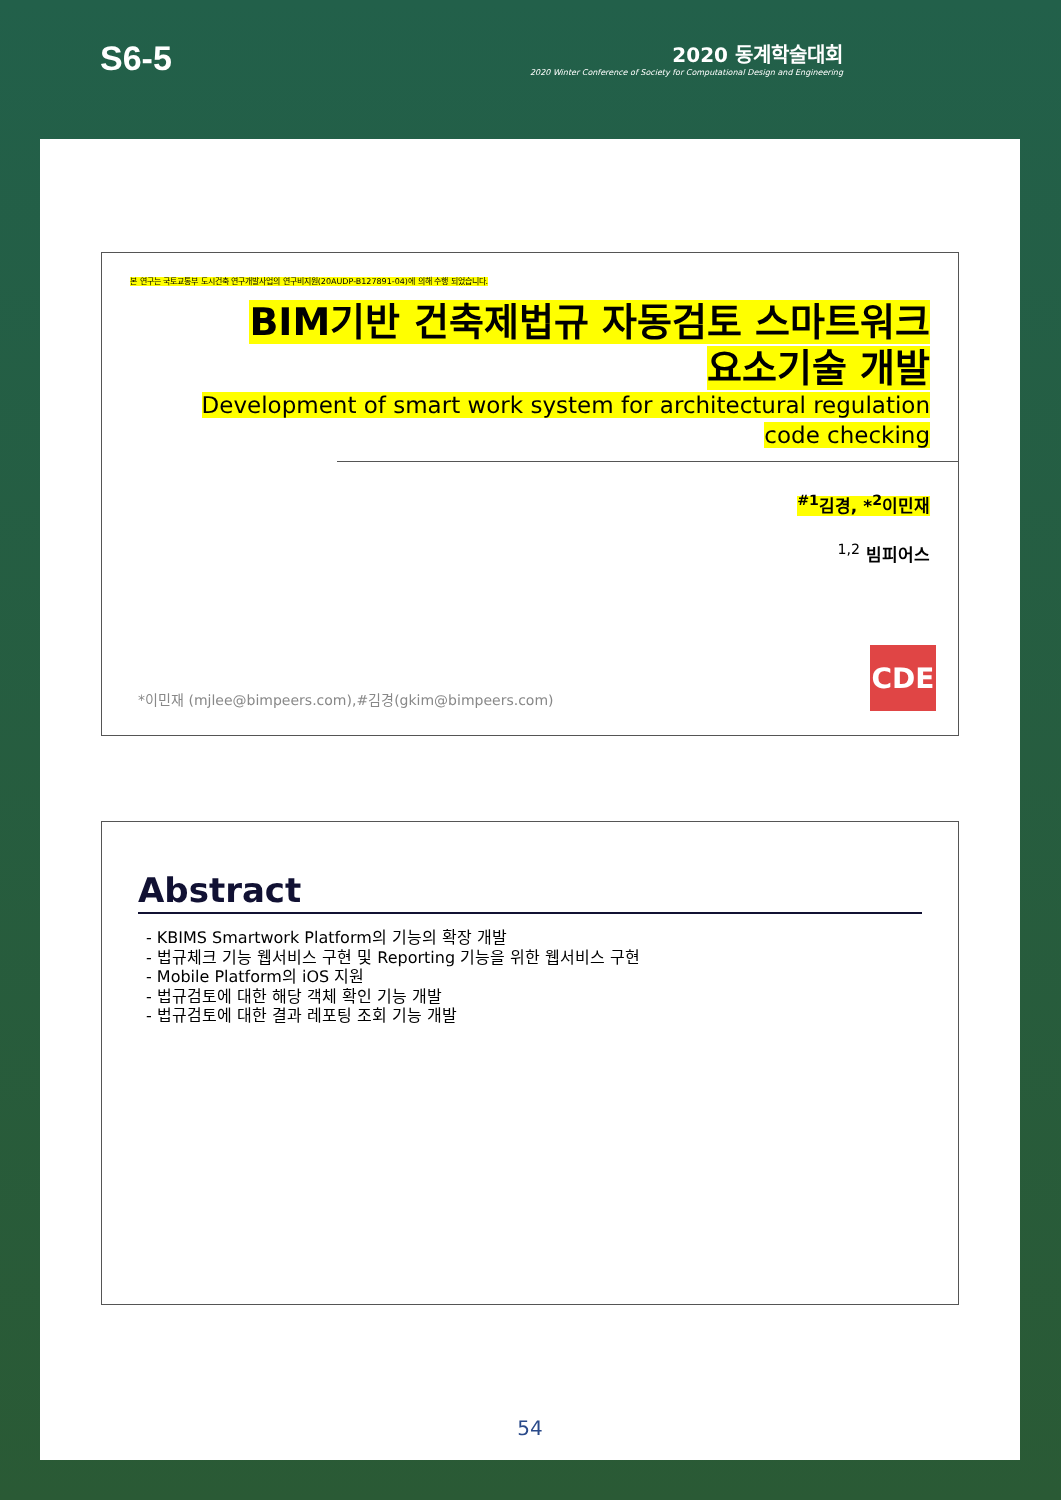S6-5
2020 동계학술대회
2020 Winter Conference of Society for Computational Design and Engineering
본 연구는 국토교통부 도시건축 연구개발사업의 연구비지원(20AUDP-B127891-04)에 의해 수행 되었습니다.
BIM기반 건축제법규 자동검토 스마트워크
요소기술 개발
Development of smart work system for architectural regulation
code checking
<sup>#1</sup>김경, *<sup>2</sup>이민재
<sup>1,2</sup> 빔피어스
*이민재 (mjlee@bimpeers.com),#김경(gkim@bimpeers.com)
CDE
Abstract
- KBIMS Smartwork Platform의 기능의 확장 개발
- 법규체크 기능 웹서비스 구현 및 Reporting 기능을 위한 웹서비스 구현
- Mobile Platform의 iOS 지원
- 법규검토에 대한 해당 객체 확인 기능 개발
- 법규검토에 대한 결과 레포팅 조회 기능 개발
54